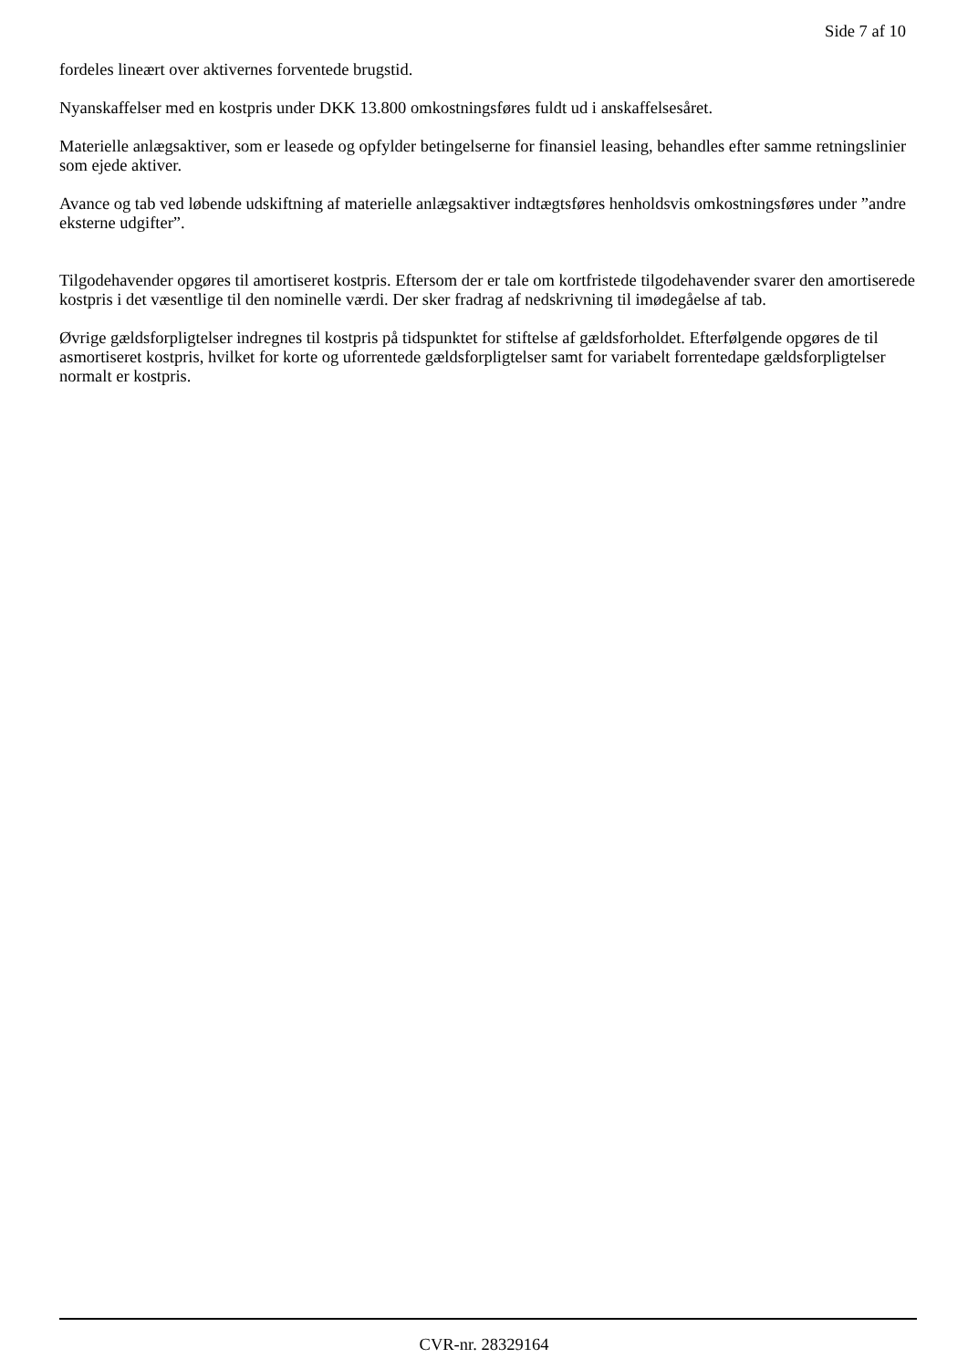Side 7 af 10
fordeles lineært over aktivernes forventede brugstid.
Nyanskaffelser med en kostpris under DKK 13.800 omkostningsføres fuldt ud i anskaffelsesåret.
Materielle anlægsaktiver, som er leasede og opfylder betingelserne for finansiel leasing, behandles efter samme retningslinier som ejede aktiver.
Avance og tab ved løbende udskiftning af materielle anlægsaktiver indtægtsføres henholdsvis omkostningsføres under ”andre eksterne udgifter”.
Tilgodehavender opgøres til amortiseret kostpris. Eftersom der er tale om kortfristede tilgodehavender svarer den amortiserede kostpris i det væsentlige til den nominelle værdi. Der sker fradrag af nedskrivning til imødegåelse af tab.
Øvrige gældsforpligtelser indregnes til kostpris på tidspunktet for stiftelse af gældsforholdet. Efterfølgende opgøres de til asmortiseret kostpris, hvilket for korte og uforrentede gældsforpligtelser samt for variabelt forrentedape gældsforpligtelser normalt er kostpris.
CVR-nr. 28329164